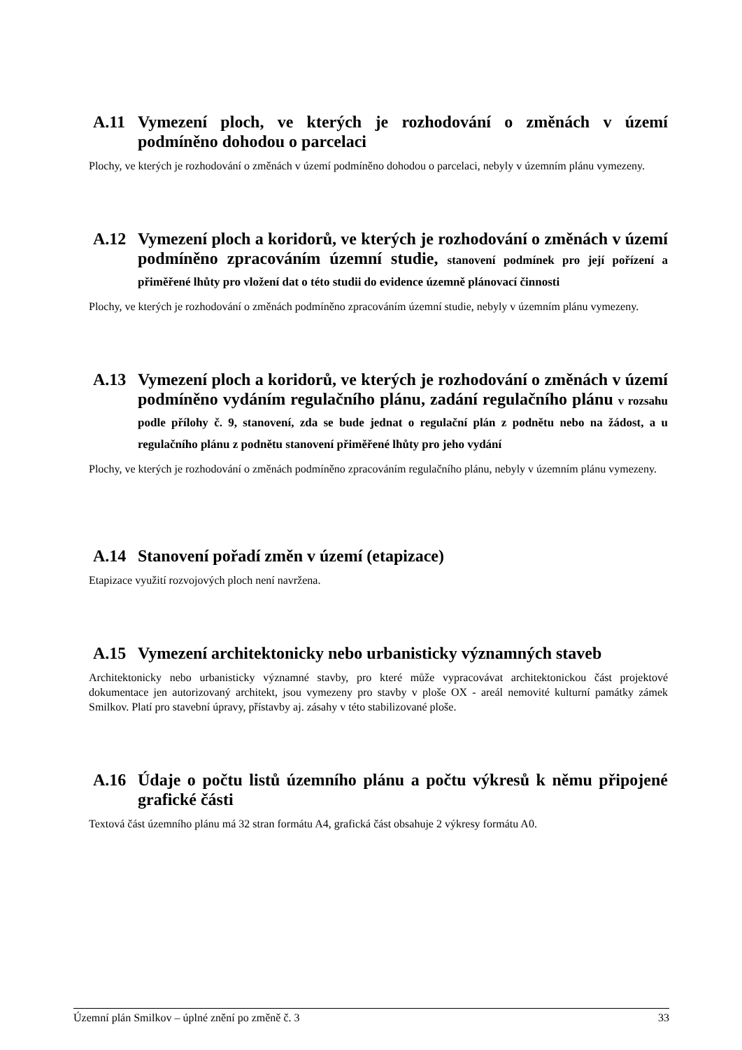A.11 Vymezení ploch, ve kterých je rozhodování o změnách v území podmíněno dohodou o parcelaci
Plochy, ve kterých je rozhodování o změnách v území podmíněno dohodou o parcelaci, nebyly v územním plánu vymezeny.
A.12 Vymezení ploch a koridorů, ve kterých je rozhodování o změnách v území podmíněno zpracováním územní studie, stanovení podmínek pro její pořízení a přiměřené lhůty pro vložení dat o této studii do evidence územně plánovací činnosti
Plochy, ve kterých je rozhodování o změnách podmíněno zpracováním územní studie, nebyly v územním plánu vymezeny.
A.13 Vymezení ploch a koridorů, ve kterých je rozhodování o změnách v území podmíněno vydáním regulačního plánu, zadání regulačního plánu v rozsahu podle přílohy č. 9, stanovení, zda se bude jednat o regulační plán z podnětu nebo na žádost, a u regulačního plánu z podnětu stanovení přiměřené lhůty pro jeho vydání
Plochy, ve kterých je rozhodování o změnách podmíněno zpracováním regulačního plánu, nebyly v územním plánu vymezeny.
A.14 Stanovení pořadí změn v území (etapizace)
Etapizace využití rozvojových ploch není navržena.
A.15 Vymezení architektonicky nebo urbanisticky významných staveb
Architektonicky nebo urbanisticky významné stavby, pro které může vypracovávat architektonickou část projektové dokumentace jen autorizovaný architekt, jsou vymezeny pro stavby v ploše OX - areál nemovité kulturní památky zámek Smilkov. Platí pro stavební úpravy, přístavby aj. zásahy v této stabilizované ploše.
A.16 Údaje o počtu listů územního plánu a počtu výkresů k němu připojené grafické části
Textová část územního plánu má 32 stran formátu A4, grafická část obsahuje 2 výkresy formátu A0.
Územní plán Smilkov – úplné znění po změně č. 3 33